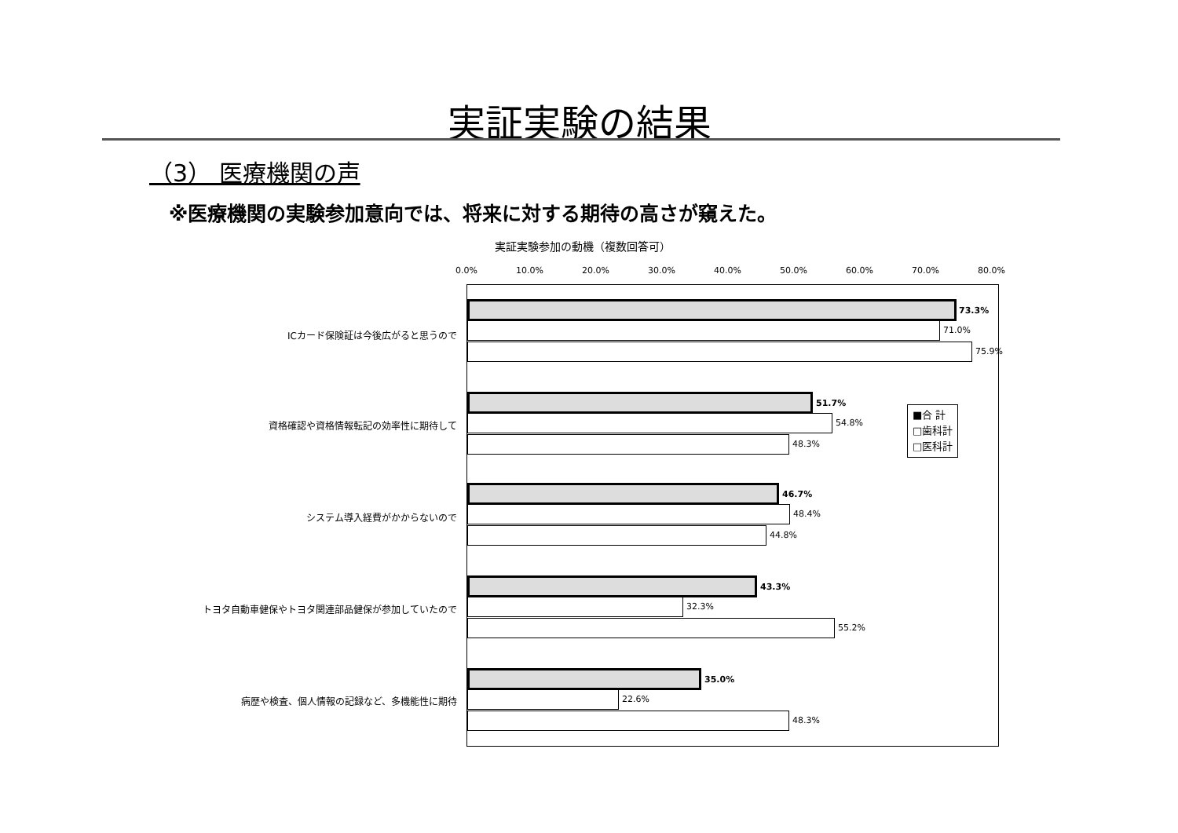実証実験の結果
（3） 医療機関の声
※医療機関の実験参加意向では、将来に対する期待の高さが窺えた。
実証実験参加の動機（複数回答可）
0.0% 10.0% 20.0% 30.0% 40.0% 50.0% 60.0% 70.0% 80.0%
ICカード保険証は今後広がると思うので
資格確認や資格情報転記の効率性に期待して
システム導入経費がかからないので
トヨタ自動車健保やトヨタ関連部品健保が参加していたので
病歴や検査、個人情報の記録など、多機能性に期待
73.3%
71.0%
75.9%
51.7%
54.8%
48.3%
46.7%
48.4%
44.8%
43.3%
32.3%
55.2%
35.0%
22.6%
48.3%
■合 計
□歯科計
□医科計